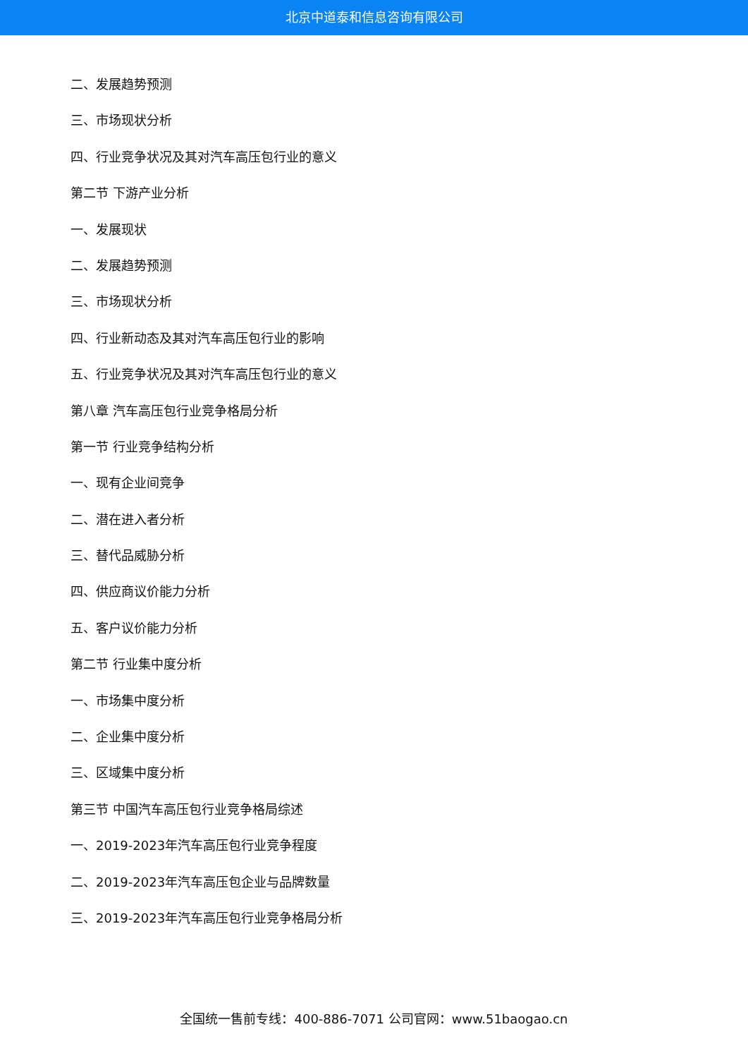北京中道泰和信息咨询有限公司
二、发展趋势预测
三、市场现状分析
四、行业竞争状况及其对汽车高压包行业的意义
第二节 下游产业分析
一、发展现状
二、发展趋势预测
三、市场现状分析
四、行业新动态及其对汽车高压包行业的影响
五、行业竞争状况及其对汽车高压包行业的意义
第八章 汽车高压包行业竞争格局分析
第一节 行业竞争结构分析
一、现有企业间竞争
二、潜在进入者分析
三、替代品威胁分析
四、供应商议价能力分析
五、客户议价能力分析
第二节 行业集中度分析
一、市场集中度分析
二、企业集中度分析
三、区域集中度分析
第三节 中国汽车高压包行业竞争格局综述
一、2019-2023年汽车高压包行业竞争程度
二、2019-2023年汽车高压包企业与品牌数量
三、2019-2023年汽车高压包行业竞争格局分析
全国统一售前专线：400-886-7071 公司官网：www.51baogao.cn